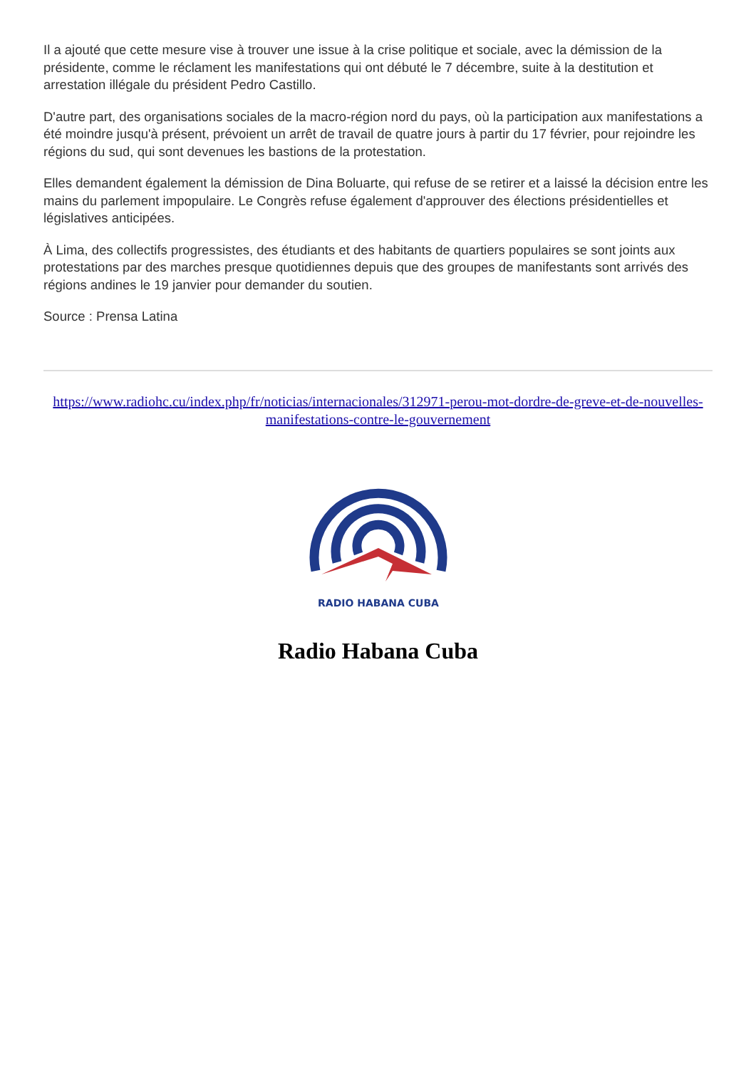Il a ajouté que cette mesure vise à trouver une issue à la crise politique et sociale, avec la démission de la présidente, comme le réclament les manifestations qui ont débuté le 7 décembre, suite à la destitution et arrestation illégale du président Pedro Castillo.
D'autre part, des organisations sociales de la macro-région nord du pays, où la participation aux manifestations a été moindre jusqu'à présent, prévoient un arrêt de travail de quatre jours à partir du 17 février, pour rejoindre les régions du sud, qui sont devenues les bastions de la protestation.
Elles demandent également la démission de Dina Boluarte, qui refuse de se retirer et a laissé la décision entre les mains du parlement impopulaire. Le Congrès refuse également d'approuver des élections présidentielles et législatives anticipées.
À Lima, des collectifs progressistes, des étudiants et des habitants de quartiers populaires se sont joints aux protestations par des marches presque quotidiennes depuis que des groupes de manifestants sont arrivés des régions andines le 19 janvier pour demander du soutien.
Source : Prensa Latina
https://www.radiohc.cu/index.php/fr/noticias/internacionales/312971-perou-mot-dordre-de-greve-et-de-nouvelles-manifestations-contre-le-gouvernement
RADIO HABANA CUBA
Radio Habana Cuba